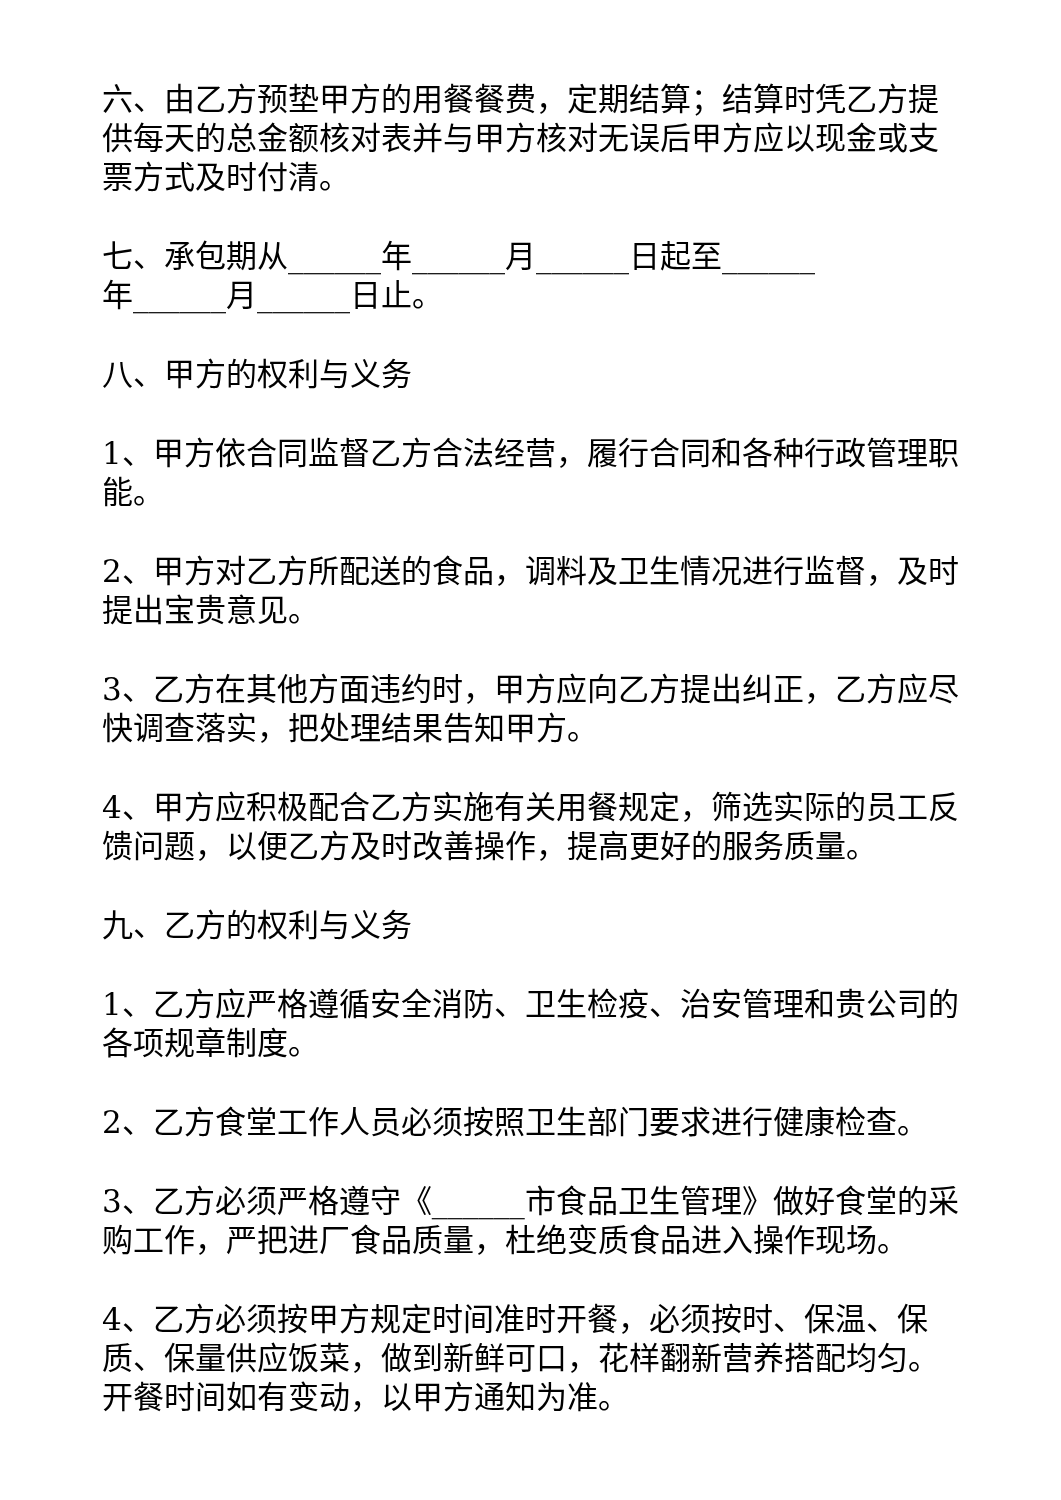六、由乙方预垫甲方的用餐餐费，定期结算；结算时凭乙方提供每天的总金额核对表并与甲方核对无误后甲方应以现金或支票方式及时付清。
七、承包期从______年______月______日起至______
年______月______日止。
八、甲方的权利与义务
1、甲方依合同监督乙方合法经营，履行合同和各种行政管理职能。
2、甲方对乙方所配送的食品，调料及卫生情况进行监督，及时提出宝贵意见。
3、乙方在其他方面违约时，甲方应向乙方提出纠正，乙方应尽快调查落实，把处理结果告知甲方。
4、甲方应积极配合乙方实施有关用餐规定，筛选实际的员工反馈问题，以便乙方及时改善操作，提高更好的服务质量。
九、乙方的权利与义务
1、乙方应严格遵循安全消防、卫生检疫、治安管理和贵公司的各项规章制度。
2、乙方食堂工作人员必须按照卫生部门要求进行健康检查。
3、乙方必须严格遵守《______市食品卫生管理》做好食堂的采购工作，严把进厂食品质量，杜绝变质食品进入操作现场。
4、乙方必须按甲方规定时间准时开餐，必须按时、保温、保质、保量供应饭菜，做到新鲜可口，花样翻新营养搭配均匀。开餐时间如有变动，以甲方通知为准。